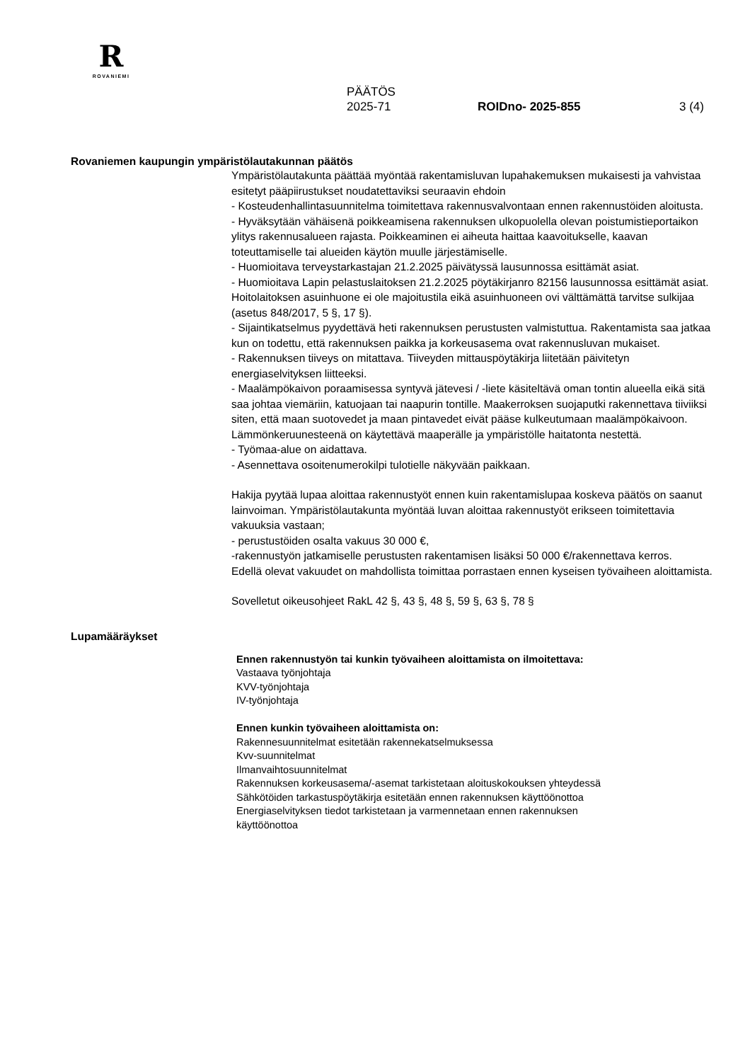R
ROVANIEMI
PÄÄTÖS
2025-71
ROIDno- 2025-855 3 (4)
Rovaniemen kaupungin ympäristölautakunnan päätös
Ympäristölautakunta päättää myöntää rakentamisluvan lupahakemuksen mukaisesti ja vahvistaa esitetyt pääpiirustukset noudatettaviksi seuraavin ehdoin
- Kosteudenhallintasuunnitelma toimitettava rakennusvalvontaan ennen rakennustöiden aloitusta.
- Hyväksytään vähäisenä poikkeamisena rakennuksen ulkopuolella olevan poistumistieportaikon ylitys rakennusalueen rajasta. Poikkeaminen ei aiheuta haittaa kaavoitukselle, kaavan toteuttamiselle tai alueiden käytön muulle järjestämiselle.
- Huomioitava terveystarkastajan 21.2.2025 päivätyssä lausunnossa esittämät asiat.
- Huomioitava Lapin pelastuslaitoksen 21.2.2025 pöytäkirjanro 82156 lausunnossa esittämät asiat. Hoitolaitoksen asuinhuone ei ole majoitustila eikä asuinhuoneen ovi välttämättä tarvitse sulkijaa (asetus 848/2017, 5 §, 17 §).
- Sijaintikatselmus pyydettävä heti rakennuksen perustusten valmistuttua. Rakentamista saa jatkaa kun on todettu, että rakennuksen paikka ja korkeusasema ovat rakennusluvan mukaiset.
- Rakennuksen tiiveys on mitattava. Tiiveyden mittauspöytäkirja liitetään päivitetyn energiaselvityksen liitteeksi.
- Maalämpökaivon poraamisessa syntyvä jätevesi / -liete käsiteltävä oman tontin alueella eikä sitä saa johtaa viemäriin, katuojaan tai naapurin tontille. Maakerroksen suojaputki rakennettava tiiviiksi siten, että maan suotovedet ja maan pintavedet eivät pääse kulkeutumaan maalämpökaivoon. Lämmönkeruunesteenä on käytettävä maaperälle ja ympäristölle haitatonta nestettä.
- Työmaa-alue on aidattava.
- Asennettava osoitenumerokilpi tulotielle näkyvään paikkaan.
Hakija pyytää lupaa aloittaa rakennustyöt ennen kuin rakentamislupaa koskeva päätös on saanut lainvoiman. Ympäristölautakunta myöntää luvan aloittaa rakennustyöt erikseen toimitettavia vakuuksia vastaan;
- perustustöiden osalta vakuus 30 000 €,
-rakennustyön jatkamiselle perustusten rakentamisen lisäksi 50 000 €/rakennettava kerros.
Edellä olevat vakuudet on mahdollista toimittaa porrastaen ennen kyseisen työvaiheen aloittamista.
Sovelletut oikeusohjeet RakL 42 §, 43 §, 48 §, 59 §, 63 §, 78 §
Lupamääräykset
Ennen rakennustyön tai kunkin työvaiheen aloittamista on ilmoitettava:
Vastaava työnjohtaja
KVV-työnjohtaja
IV-työnjohtaja
Ennen kunkin työvaiheen aloittamista on:
Rakennesuunnitelmat esitetään rakennekatselmuksessa
Kvv-suunnitelmat
Ilmanvaihtosuunnitelmat
Rakennuksen korkeusasema/-asemat tarkistetaan aloituskokouksen yhteydessä
Sähkötöiden tarkastuspöytäkirja esitetään ennen rakennuksen käyttöönottoa
Energiaselvityksen tiedot tarkistetaan ja varmennetaan ennen rakennuksen
käyttöönottoa